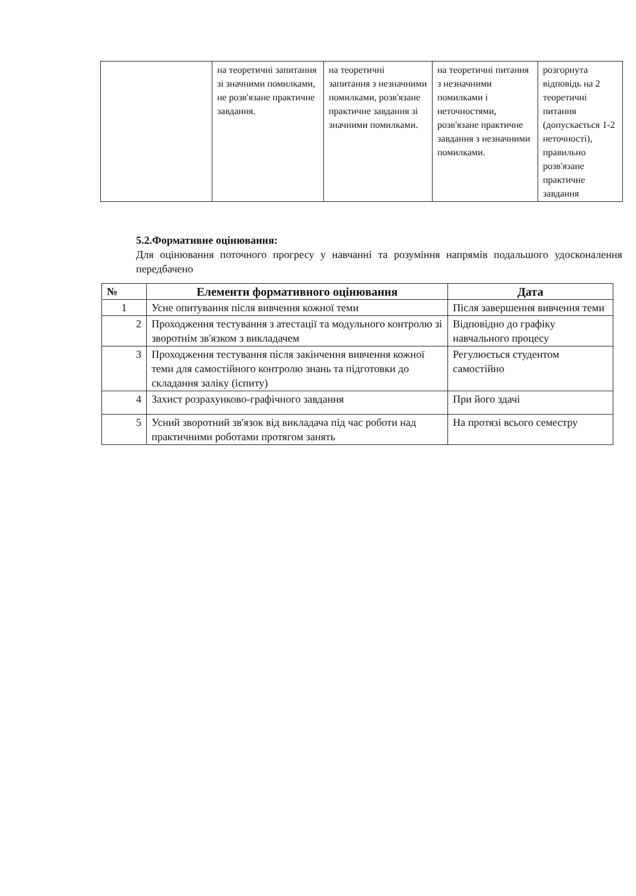| | на теоретичні запитання зі значними помилками, не розв'язане практичне завдання. | на теоретичні запитання з незначними помилками, розв'язане практичне завдання зі значними помилками. | на теоретичні питання з незначними помилками і неточностями, розв'язане практичне завдання з незначними помилками. | розгорнута відповідь на 2 теоретичні питання (допускається 1-2 неточності), правильно розв'язане практичне завдання |
5.2.Формативне оцінювання:
Для оцінювання поточного прогресу у навчанні та розуміння напрямів подальшого удосконалення передбачено
| № | Елементи формативного оцінювання | Дата |
| --- | --- | --- |
| 1 | Усне опитування після вивчення кожної теми | Після завершення вивчення теми |
| 2 | Проходження тестування з атестації та модульного контролю зі зворотнім зв'язком з викладачем | Відповідно до графіку навчального процесу |
| 3 | Проходження тестування після закінчення вивчення кожної теми для самостійного контролю знань та підготовки до складання заліку (іспиту) | Регулюється студентом самостійно |
| 4 | Захист розрахунково-графічного завдання | При його здачі |
| 5 | Усний зворотний зв'язок від викладача під час роботи над практичними роботами протягом занять | На протязі всього семестру |